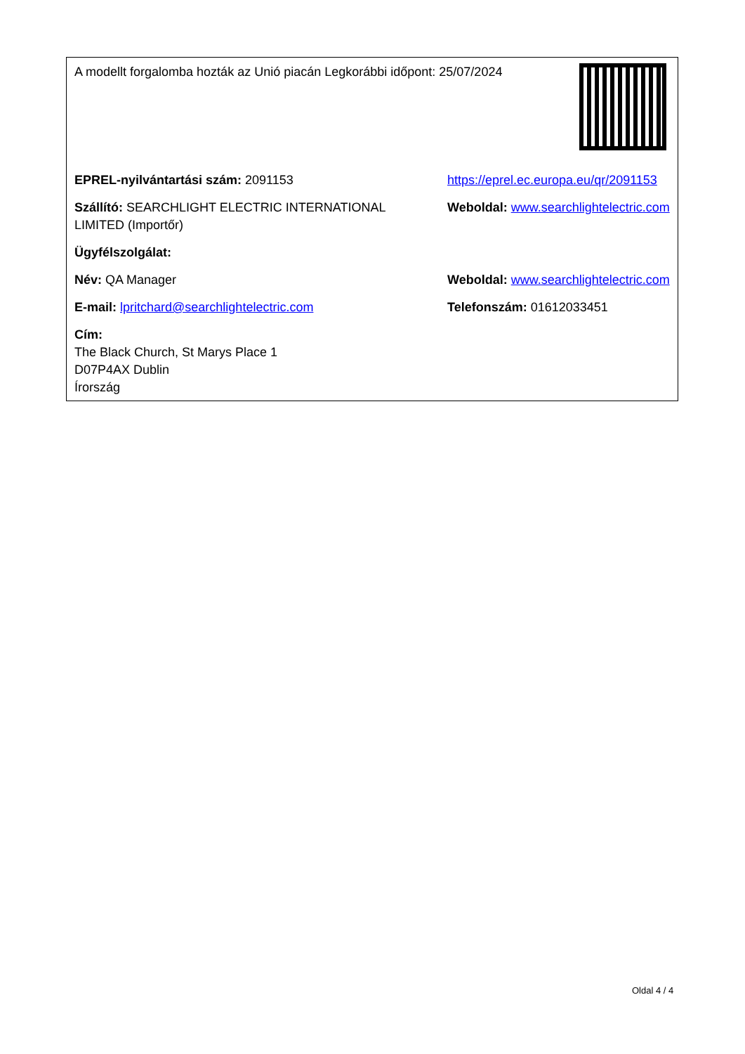| A modellt forgalomba hozták az Unió piacán Legkorábbi időpont: 25/07/2024 | |
| EPREL-nyilvántartási szám: 2091153 | https://eprel.ec.europa.eu/qr/2091153 |
| Szállító: SEARCHLIGHT ELECTRIC INTERNATIONAL LIMITED (Importőr) | Weboldal: www.searchlightelectric.com |
| Ügyfélszolgálat: | |
| Név: QA Manager | Weboldal: www.searchlightelectric.com |
| E-mail: lpritchard@searchlightelectric.com | Telefonszám: 01612033451 |
| Cím: The Black Church, St Marys Place 1 D07P4AX Dublin Írország | |
Oldal 4 / 4